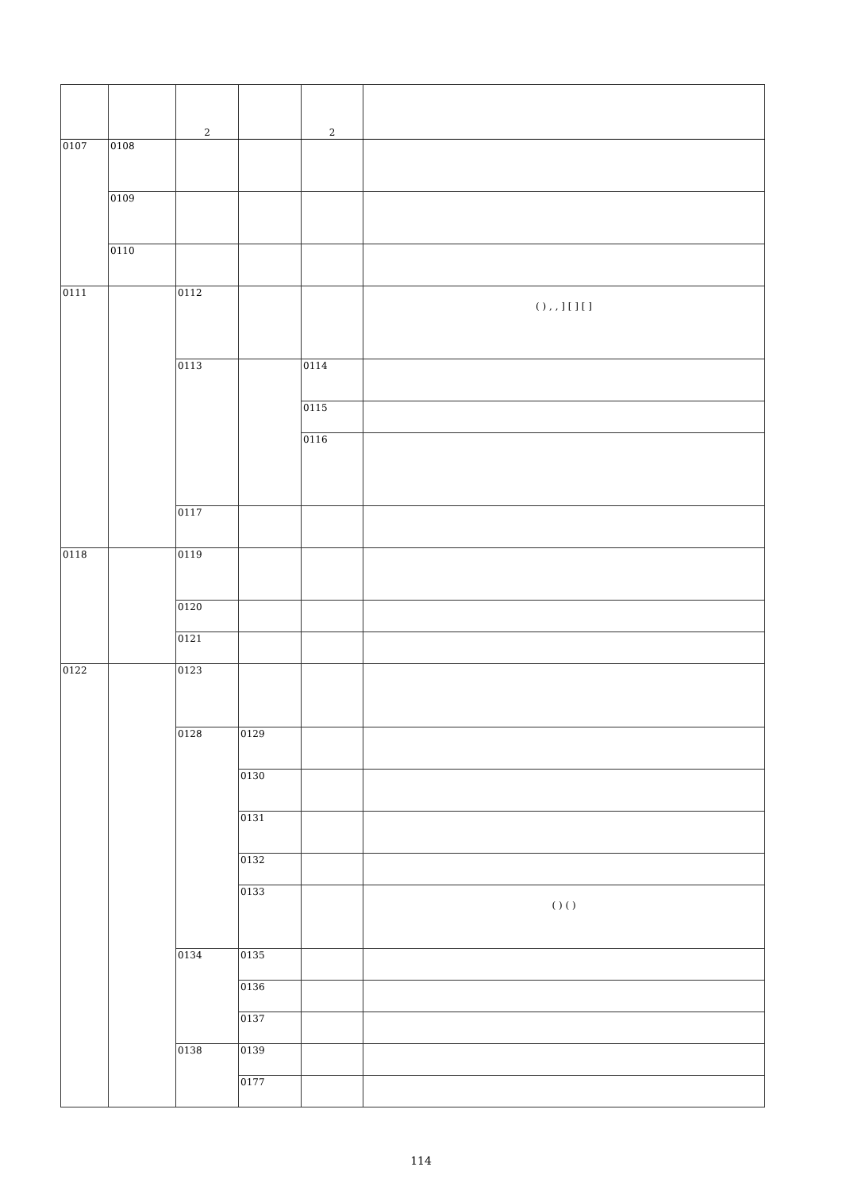| | | 2 | | 2 | |
| --- | --- | --- | --- | --- | --- |
| 0107 | 0108 | | | | |
| | 0109 | | | | |
| | 0110 | | | | |
| 0111 | | 0112 | | | ( ) , , ] [ ] [ ] |
| | | 0113 | | 0114 | |
| | | | | 0115 | |
| | | | | 0116 | |
| | | 0117 | | | |
| 0118 | | 0119 | | | |
| | | 0120 | | | |
| | | 0121 | | | |
| 0122 | | 0123 | | | |
| | | 0128 | 0129 | | |
| | | | 0130 | | |
| | | | 0131 | | |
| | | | 0132 | | |
| | | | 0133 | | ( ) ( ) |
| | | 0134 | 0135 | | |
| | | | 0136 | | |
| | | | 0137 | | |
| | | 0138 | 0139 | | |
| | | | 0177 | | |
114